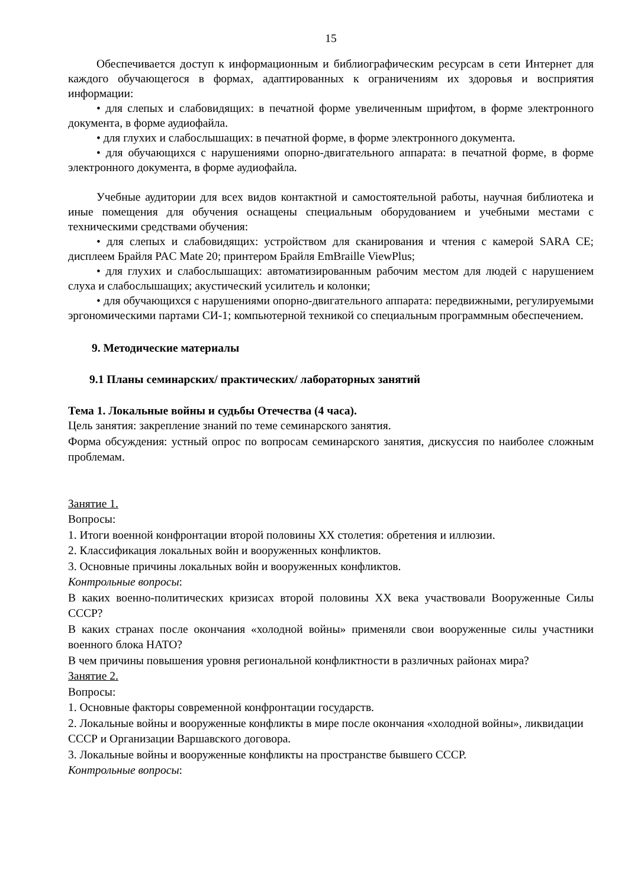15
Обеспечивается доступ к информационным и библиографическим ресурсам в сети Интернет для каждого обучающегося в формах, адаптированных к ограничениям их здоровья и восприятия информации:
• для слепых и слабовидящих: в печатной форме увеличенным шрифтом, в форме электронного документа, в форме аудиофайла.
• для глухих и слабослышащих: в печатной форме, в форме электронного документа.
• для обучающихся с нарушениями опорно-двигательного аппарата: в печатной форме, в форме электронного документа, в форме аудиофайла.
Учебные аудитории для всех видов контактной и самостоятельной работы, научная библиотека и иные помещения для обучения оснащены специальным оборудованием и учебными местами с техническими средствами обучения:
• для слепых и слабовидящих: устройством для сканирования и чтения с камерой SARA CE; дисплеем Брайля PAC Mate 20; принтером Брайля EmBraille ViewPlus;
• для глухих и слабослышащих: автоматизированным рабочим местом для людей с нарушением слуха и слабослышащих; акустический усилитель и колонки;
• для обучающихся с нарушениями опорно-двигательного аппарата: передвижными, регулируемыми эргономическими партами СИ-1; компьютерной техникой со специальным программным обеспечением.
9. Методические материалы
9.1 Планы семинарских/ практических/ лабораторных занятий
Тема 1. Локальные войны и судьбы Отечества (4 часа).
Цель занятия: закрепление знаний по теме семинарского занятия.
Форма обсуждения: устный опрос по вопросам семинарского занятия, дискуссия по наиболее сложным проблемам.
Занятие 1.
Вопросы:
1. Итоги военной конфронтации второй половины XX столетия: обретения и иллюзии.
2. Классификация локальных войн и вооруженных конфликтов.
3. Основные причины локальных войн и вооруженных конфликтов.
Контрольные вопросы:
В каких военно-политических кризисах второй половины XX века участвовали Вооруженные Силы СССР?
В каких странах после окончания «холодной войны» применяли свои вооруженные силы участники военного блока НАТО?
В чем причины повышения уровня региональной конфликтности в различных районах мира?
Занятие 2.
Вопросы:
1. Основные факторы современной конфронтации государств.
2. Локальные войны и вооруженные конфликты в мире после окончания «холодной войны», ликвидации СССР и Организации Варшавского договора.
3. Локальные войны и вооруженные конфликты на пространстве бывшего СССР.
Контрольные вопросы: